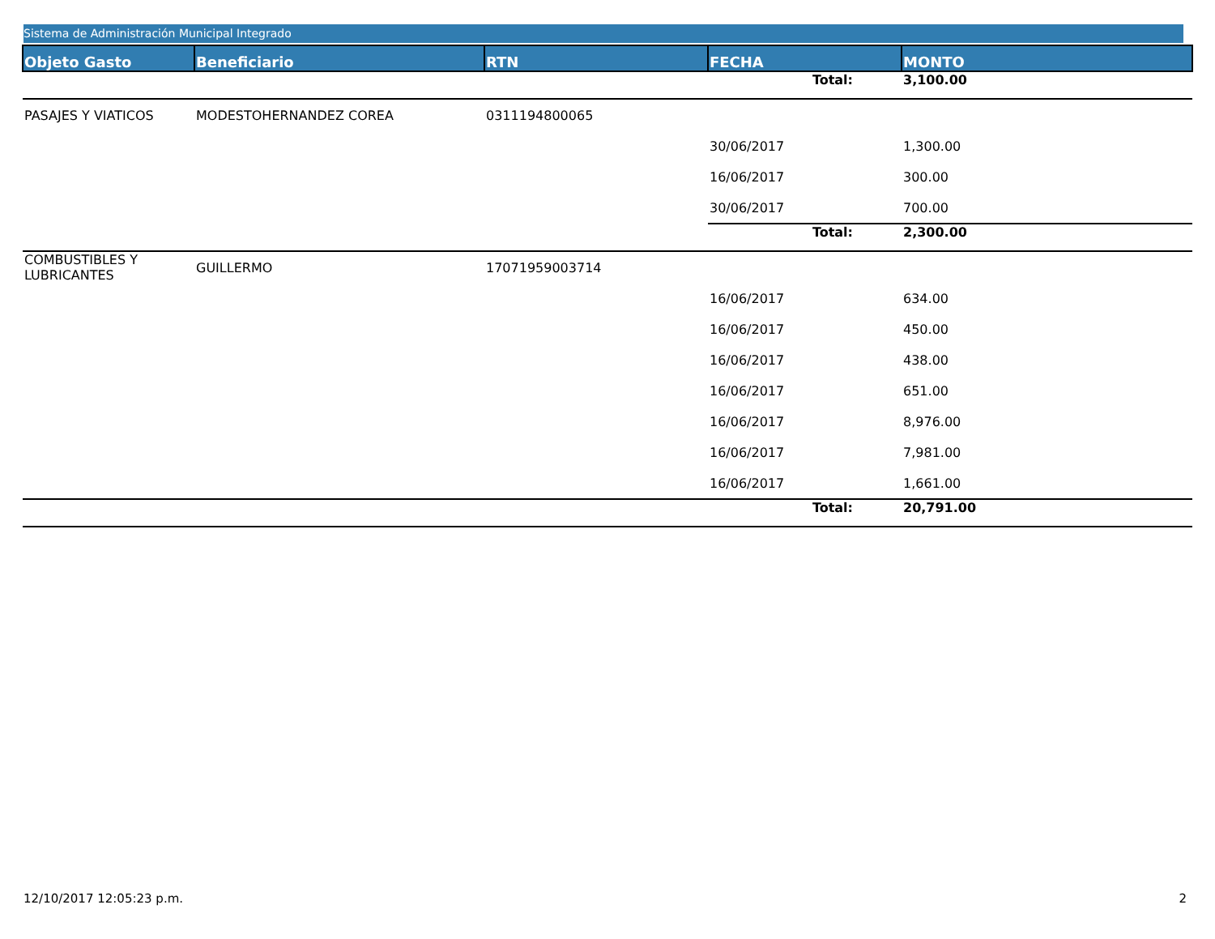Sistema de Administración Municipal Integrado
| Objeto Gasto | Beneficiario | RTN | FECHA | MONTO |
| --- | --- | --- | --- | --- |
| | | | Total: | 3,100.00 |
| PASAJES Y VIATICOS | MODESTOHERNANDEZ COREA | 0311194800065 | | |
| | | | 30/06/2017 | 1,300.00 |
| | | | 16/06/2017 | 300.00 |
| | | | 30/06/2017 | 700.00 |
| | | | Total: | 2,300.00 |
| COMBUSTIBLES Y LUBRICANTES | GUILLERMO | 17071959003714 | | |
| | | | 16/06/2017 | 634.00 |
| | | | 16/06/2017 | 450.00 |
| | | | 16/06/2017 | 438.00 |
| | | | 16/06/2017 | 651.00 |
| | | | 16/06/2017 | 8,976.00 |
| | | | 16/06/2017 | 7,981.00 |
| | | | 16/06/2017 | 1,661.00 |
| | | | Total: | 20,791.00 |
12/10/2017 12:05:23 p.m. 2